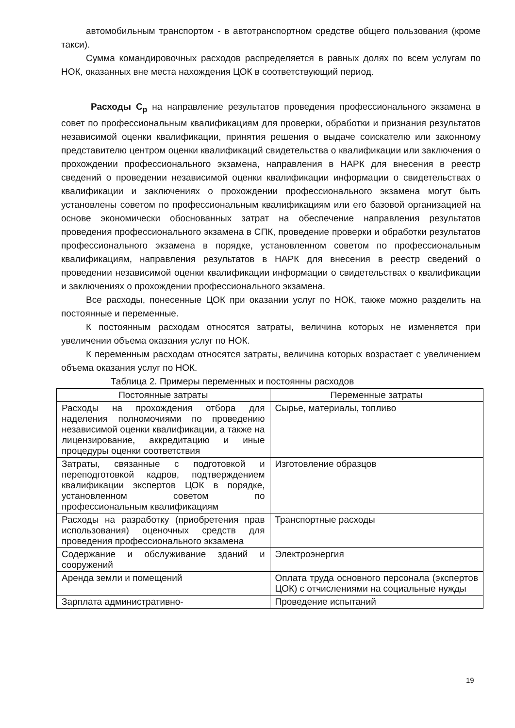автомобильным транспортом - в автотранспортном средстве общего пользования (кроме такси).
Сумма командировочных расходов распределяется в равных долях по всем услугам по НОК, оказанных вне места нахождения ЦОК в соответствующий период.
Расходы С<sub>р</sub> на направление результатов проведения профессионального экзамена в совет по профессиональным квалификациям для проверки, обработки и признания результатов независимой оценки квалификации, принятия решения о выдаче соискателю или законному представителю центром оценки квалификаций свидетельства о квалификации или заключения о прохождении профессионального экзамена, направления в НАРК для внесения в реестр сведений о проведении независимой оценки квалификации информации о свидетельствах о квалификации и заключениях о прохождении профессионального экзамена могут быть установлены советом по профессиональным квалификациям или его базовой организацией на основе экономически обоснованных затрат на обеспечение направления результатов проведения профессионального экзамена в СПК, проведение проверки и обработки результатов профессионального экзамена в порядке, установленном советом по профессиональным квалификациям, направления результатов в НАРК для внесения в реестр сведений о проведении независимой оценки квалификации информации о свидетельствах о квалификации и заключениях о прохождении профессионального экзамена.
Все расходы, понесенные ЦОК при оказании услуг по НОК, также можно разделить на постоянные и переменные.
К постоянным расходам относятся затраты, величина которых не изменяется при увеличении объема оказания услуг по НОК.
К переменным расходам относятся затраты, величина которых возрастает с увеличением объема оказания услуг по НОК.
Таблица 2. Примеры переменных и постоянны расходов
| Постоянные затраты | Переменные затраты |
| --- | --- |
| Расходы на прохождения отбора для наделения полномочиями по проведению независимой оценки квалификации, а также на лицензирование, аккредитацию и иные процедуры оценки соответствия | Сырье, материалы, топливо |
| Затраты, связанные с подготовкой и переподготовкой кадров, подтверждением квалификации экспертов ЦОК в порядке, установленном советом по профессиональным квалификациям | Изготовление образцов |
| Расходы на разработку (приобретения прав использования) оценочных средств для проведения профессионального экзамена | Транспортные расходы |
| Содержание и обслуживание зданий и сооружений | Электроэнергия |
| Аренда земли и помещений | Оплата труда основного персонала (экспертов ЦОК) с отчислениями на социальные нужды |
| Зарплата административно- | Проведение испытаний |
19